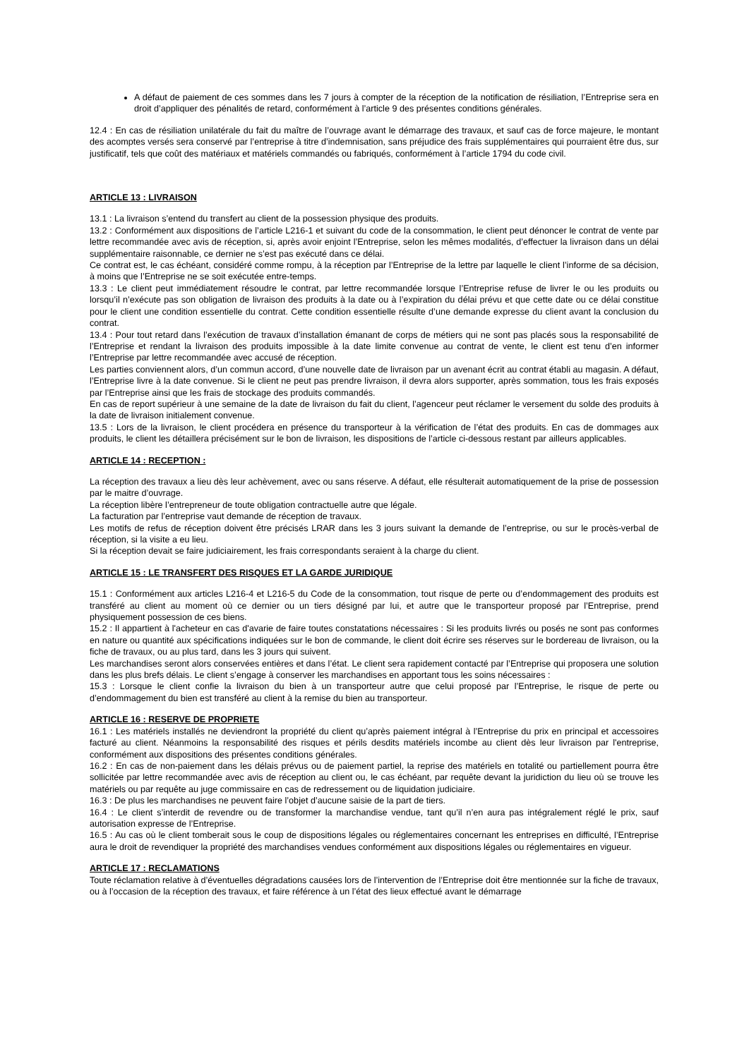A défaut de paiement de ces sommes dans les 7 jours à compter de la réception de la notification de résiliation, l’Entreprise sera en droit d’appliquer des pénalités de retard, conformément à l’article 9 des présentes conditions générales.
12.4 : En cas de résiliation unilatérale du fait du maître de l’ouvrage avant le démarrage des travaux, et sauf cas de force majeure, le montant des acomptes versés sera conservé par l’entreprise à titre d’indemnisation, sans préjudice des frais supplémentaires qui pourraient être dus, sur justificatif, tels que coût des matériaux et matériels commandés ou fabriqués, conformément à l’article 1794 du code civil.
ARTICLE 13 : LIVRAISON
13.1 : La livraison s’entend du transfert au client de la possession physique des produits.
13.2 : Conformément aux dispositions de l’article L216-1 et suivant du code de la consommation, le client peut dénoncer le contrat de vente par lettre recommandée avec avis de réception, si, après avoir enjoint l’Entreprise, selon les mêmes modalités, d’effectuer la livraison dans un délai supplémentaire raisonnable, ce dernier ne s’est pas exécuté dans ce délai.
Ce contrat est, le cas échéant, considéré comme rompu, à la réception par l’Entreprise de la lettre par laquelle le client l’informe de sa décision, à moins que l’Entreprise ne se soit exécutée entre-temps.
13.3 : Le client peut immédiatement résoudre le contrat, par lettre recommandée lorsque l’Entreprise refuse de livrer le ou les produits ou lorsqu’il n’exécute pas son obligation de livraison des produits à la date ou à l’expiration du délai prévu et que cette date ou ce délai constitue pour le client une condition essentielle du contrat. Cette condition essentielle résulte d’une demande expresse du client avant la conclusion du contrat.
13.4 : Pour tout retard dans l’exécution de travaux d’installation émanant de corps de métiers qui ne sont pas placés sous la responsabilité de l’Entreprise et rendant la livraison des produits impossible à la date limite convenue au contrat de vente, le client est tenu d’en informer l’Entreprise par lettre recommandée avec accusé de réception.
Les parties conviennent alors, d’un commun accord, d’une nouvelle date de livraison par un avenant écrit au contrat établi au magasin. A défaut, l’Entreprise livre à la date convenue. Si le client ne peut pas prendre livraison, il devra alors supporter, après sommation, tous les frais exposés par l’Entreprise ainsi que les frais de stockage des produits commandés.
En cas de report supérieur à une semaine de la date de livraison du fait du client, l’agenceur peut réclamer le versement du solde des produits à la date de livraison initialement convenue.
13.5 : Lors de la livraison, le client procédera en présence du transporteur à la vérification de l’état des produits. En cas de dommages aux produits, le client les détaillera précisément sur le bon de livraison, les dispositions de l’article ci-dessous restant par ailleurs applicables.
ARTICLE 14 : RECEPTION :
La réception des travaux a lieu dès leur achèvement, avec ou sans réserve. A défaut, elle résulterait automatiquement de la prise de possession par le maitre d’ouvrage.
La réception libère l’entrepreneur de toute obligation contractuelle autre que légale.
La facturation par l’entreprise vaut demande de réception de travaux.
Les motifs de refus de réception doivent être précisés LRAR dans les 3 jours suivant la demande de l’entreprise, ou sur le procès-verbal de réception, si la visite a eu lieu.
Si la réception devait se faire judiciairement, les frais correspondants seraient à la charge du client.
ARTICLE 15 : LE TRANSFERT DES RISQUES ET LA GARDE JURIDIQUE
15.1 : Conformément aux articles L216-4 et L216-5 du Code de la consommation, tout risque de perte ou d’endommagement des produits est transféré au client au moment où ce dernier ou un tiers désigné par lui, et autre que le transporteur proposé par l’Entreprise, prend physiquement possession de ces biens.
15.2 : Il appartient à l'acheteur en cas d'avarie de faire toutes constatations nécessaires : Si les produits livrés ou posés ne sont pas conformes en nature ou quantité aux spécifications indiquées sur le bon de commande, le client doit écrire ses réserves sur le bordereau de livraison, ou la fiche de travaux, ou au plus tard, dans les 3 jours qui suivent.
Les marchandises seront alors conservées entières et dans l’état. Le client sera rapidement contacté par l’Entreprise qui proposera une solution dans les plus brefs délais. Le client s’engage à conserver les marchandises en apportant tous les soins nécessaires :
15.3 : Lorsque le client confie la livraison du bien à un transporteur autre que celui proposé par l’Entreprise, le risque de perte ou d’endommagement du bien est transféré au client à la remise du bien au transporteur.
ARTICLE 16 : RESERVE DE PROPRIETE
16.1 : Les matériels installés ne deviendront la propriété du client qu’après paiement intégral à l’Entreprise du prix en principal et accessoires facturé au client. Néanmoins la responsabilité des risques et périls desdits matériels incombe au client dès leur livraison par l'entreprise, conformément aux dispositions des présentes conditions générales.
16.2 : En cas de non-paiement dans les délais prévus ou de paiement partiel, la reprise des matériels en totalité ou partiellement pourra être sollicitée par lettre recommandée avec avis de réception au client ou, le cas échéant, par requête devant la juridiction du lieu où se trouve les matériels ou par requête au juge commissaire en cas de redressement ou de liquidation judiciaire.
16.3 : De plus les marchandises ne peuvent faire l’objet d’aucune saisie de la part de tiers.
16.4 : Le client s’interdit de revendre ou de transformer la marchandise vendue, tant qu’il n’en aura pas intégralement réglé le prix, sauf autorisation expresse de l’Entreprise.
16.5 : Au cas où le client tomberait sous le coup de dispositions légales ou réglementaires concernant les entreprises en difficulté, l’Entreprise aura le droit de revendiquer la propriété des marchandises vendues conformément aux dispositions légales ou réglementaires en vigueur.
ARTICLE 17 : RECLAMATIONS
Toute réclamation relative à d’éventuelles dégradations causées lors de l’intervention de l’Entreprise doit être mentionnée sur la fiche de travaux, ou à l’occasion de la réception des travaux, et faire référence à un l’état des lieux effectué avant le démarrage